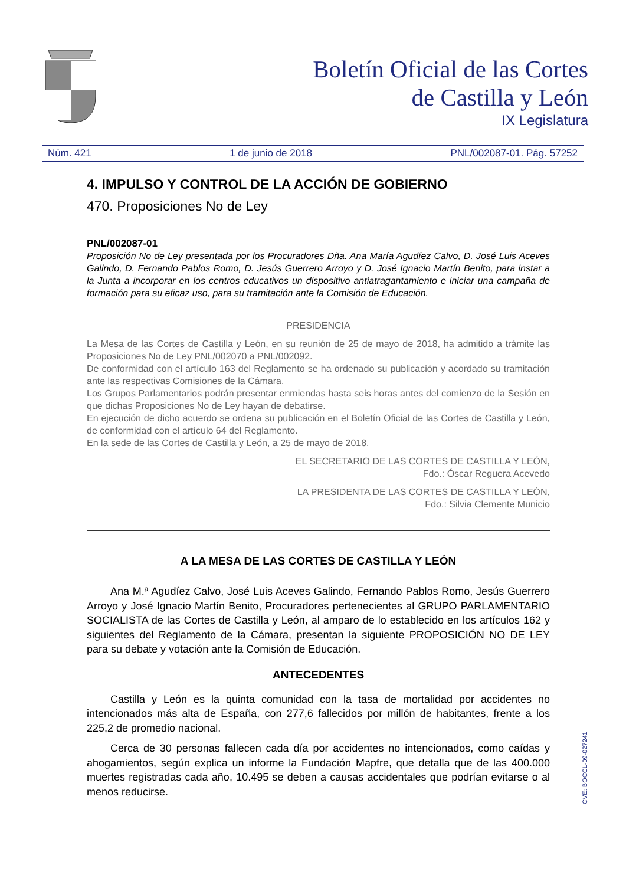Boletín Oficial de las Cortes
de Castilla y León
IX Legislatura
Núm. 421 1 de junio de 2018 PNL/002087-01. Pág. 57252
4. IMPULSO Y CONTROL DE LA ACCIÓN DE GOBIERNO
470. Proposiciones No de Ley
PNL/002087-01
Proposición No de Ley presentada por los Procuradores Dña. Ana María Agudíez Calvo, D. José Luis Aceves Galindo, D. Fernando Pablos Romo, D. Jesús Guerrero Arroyo y D. José Ignacio Martín Benito, para instar a la Junta a incorporar en los centros educativos un dispositivo antiatragantamiento e iniciar una campaña de formación para su eficaz uso, para su tramitación ante la Comisión de Educación.
PRESIDENCIA
La Mesa de las Cortes de Castilla y León, en su reunión de 25 de mayo de 2018, ha admitido a trámite las Proposiciones No de Ley PNL/002070 a PNL/002092.
De conformidad con el artículo 163 del Reglamento se ha ordenado su publicación y acordado su tramitación ante las respectivas Comisiones de la Cámara.
Los Grupos Parlamentarios podrán presentar enmiendas hasta seis horas antes del comienzo de la Sesión en que dichas Proposiciones No de Ley hayan de debatirse.
En ejecución de dicho acuerdo se ordena su publicación en el Boletín Oficial de las Cortes de Castilla y León, de conformidad con el artículo 64 del Reglamento.
En la sede de las Cortes de Castilla y León, a 25 de mayo de 2018.
EL SECRETARIO DE LAS CORTES DE CASTILLA Y LEÓN,
Fdo.: Óscar Reguera Acevedo
LA PRESIDENTA DE LAS CORTES DE CASTILLA Y LEÓN,
Fdo.: Silvia Clemente Municio
A LA MESA DE LAS CORTES DE CASTILLA Y LEÓN
Ana M.ª Agudíez Calvo, José Luis Aceves Galindo, Fernando Pablos Romo, Jesús Guerrero Arroyo y José Ignacio Martín Benito, Procuradores pertenecientes al GRUPO PARLAMENTARIO SOCIALISTA de las Cortes de Castilla y León, al amparo de lo establecido en los artículos 162 y siguientes del Reglamento de la Cámara, presentan la siguiente PROPOSICIÓN NO DE LEY para su debate y votación ante la Comisión de Educación.
ANTECEDENTES
Castilla y León es la quinta comunidad con la tasa de mortalidad por accidentes no intencionados más alta de España, con 277,6 fallecidos por millón de habitantes, frente a los 225,2 de promedio nacional.
Cerca de 30 personas fallecen cada día por accidentes no intencionados, como caídas y ahogamientos, según explica un informe la Fundación Mapfre, que detalla que de las 400.000 muertes registradas cada año, 10.495 se deben a causas accidentales que podrían evitarse o al menos reducirse.
CVE: BOCCL-09-027241